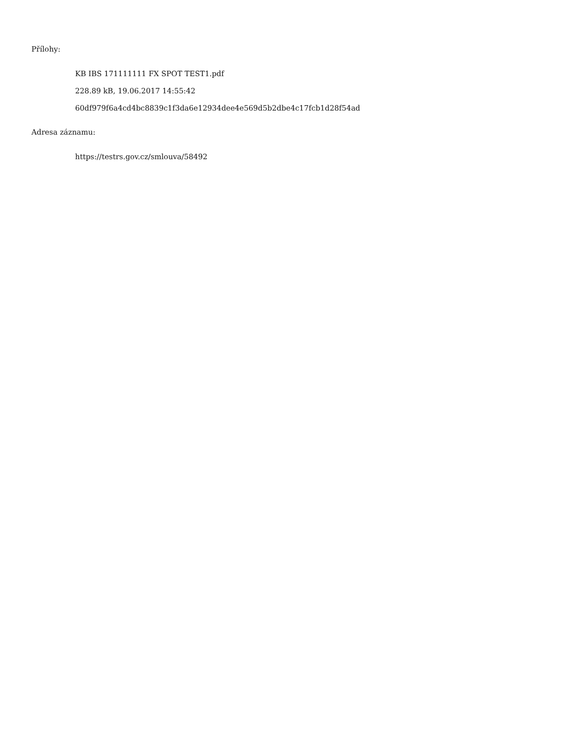Přílohy:
KB IBS 171111111 FX SPOT TEST1.pdf
228.89 kB, 19.06.2017 14:55:42
60df979f6a4cd4bc8839c1f3da6e12934dee4e569d5b2dbe4c17fcb1d28f54ad
Adresa záznamu:
https://testrs.gov.cz/smlouva/58492